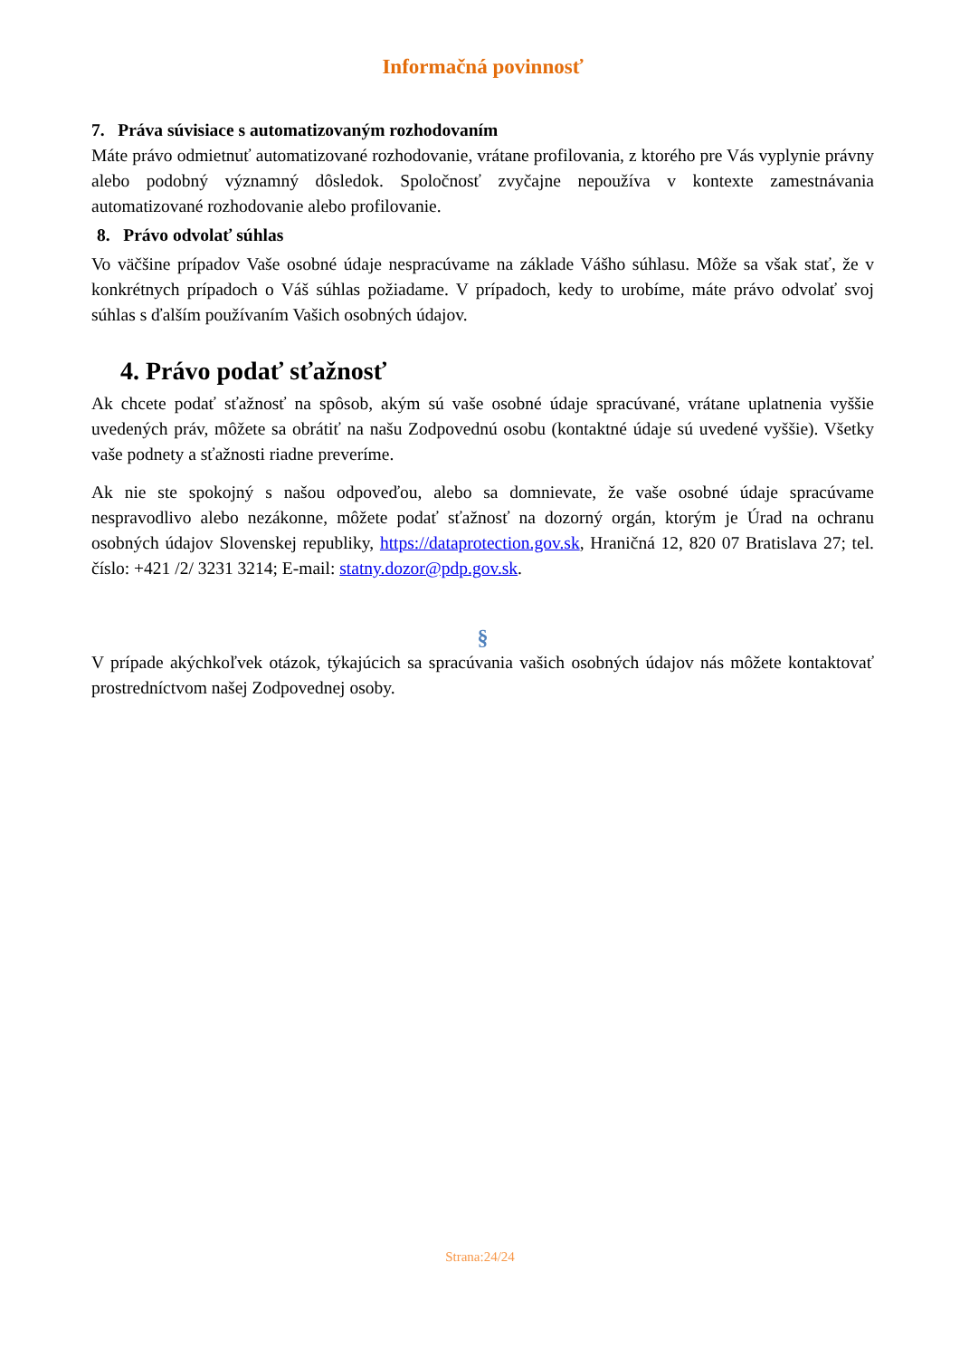Informačná povinnosť
7. Práva súvisiace s automatizovaným rozhodovaním
Máte právo odmietnuť automatizované rozhodovanie, vrátane profilovania, z ktorého pre Vás vyplynie právny alebo podobný významný dôsledok. Spoločnosť zvyčajne nepoužíva v kontexte zamestnávania automatizované rozhodovanie alebo profilovanie.
8. Právo odvolať súhlas
Vo väčšine prípadov Vaše osobné údaje nespracúvame na základe Vášho súhlasu. Môže sa však stať, že v konkrétnych prípadoch o Váš súhlas požiadame. V prípadoch, kedy to urobíme, máte právo odvolať svoj súhlas s ďalším používaním Vašich osobných údajov.
4. Právo podať sťažnosť
Ak chcete podať sťažnosť na spôsob, akým sú vaše osobné údaje spracúvané, vrátane uplatnenia vyššie uvedených práv, môžete sa obrátiť na našu Zodpovednú osobu (kontaktné údaje sú uvedené vyššie). Všetky vaše podnety a sťažnosti riadne preveríme.
Ak nie ste spokojný s našou odpoveďou, alebo sa domnievate, že vaše osobné údaje spracúvame nespravodlivo alebo nezákonne, môžete podať sťažnosť na dozorný orgán, ktorým je Úrad na ochranu osobných údajov Slovenskej republiky, https://dataprotection.gov.sk, Hraničná 12, 820 07 Bratislava 27; tel. číslo: +421 /2/ 3231 3214; E-mail: statny.dozor@pdp.gov.sk.
§
V prípade akýchkoľvek otázok, týkajúcich sa spracúvania vašich osobných údajov nás môžete kontaktovať prostredníctvom našej Zodpovednej osoby.
Strana:24/24